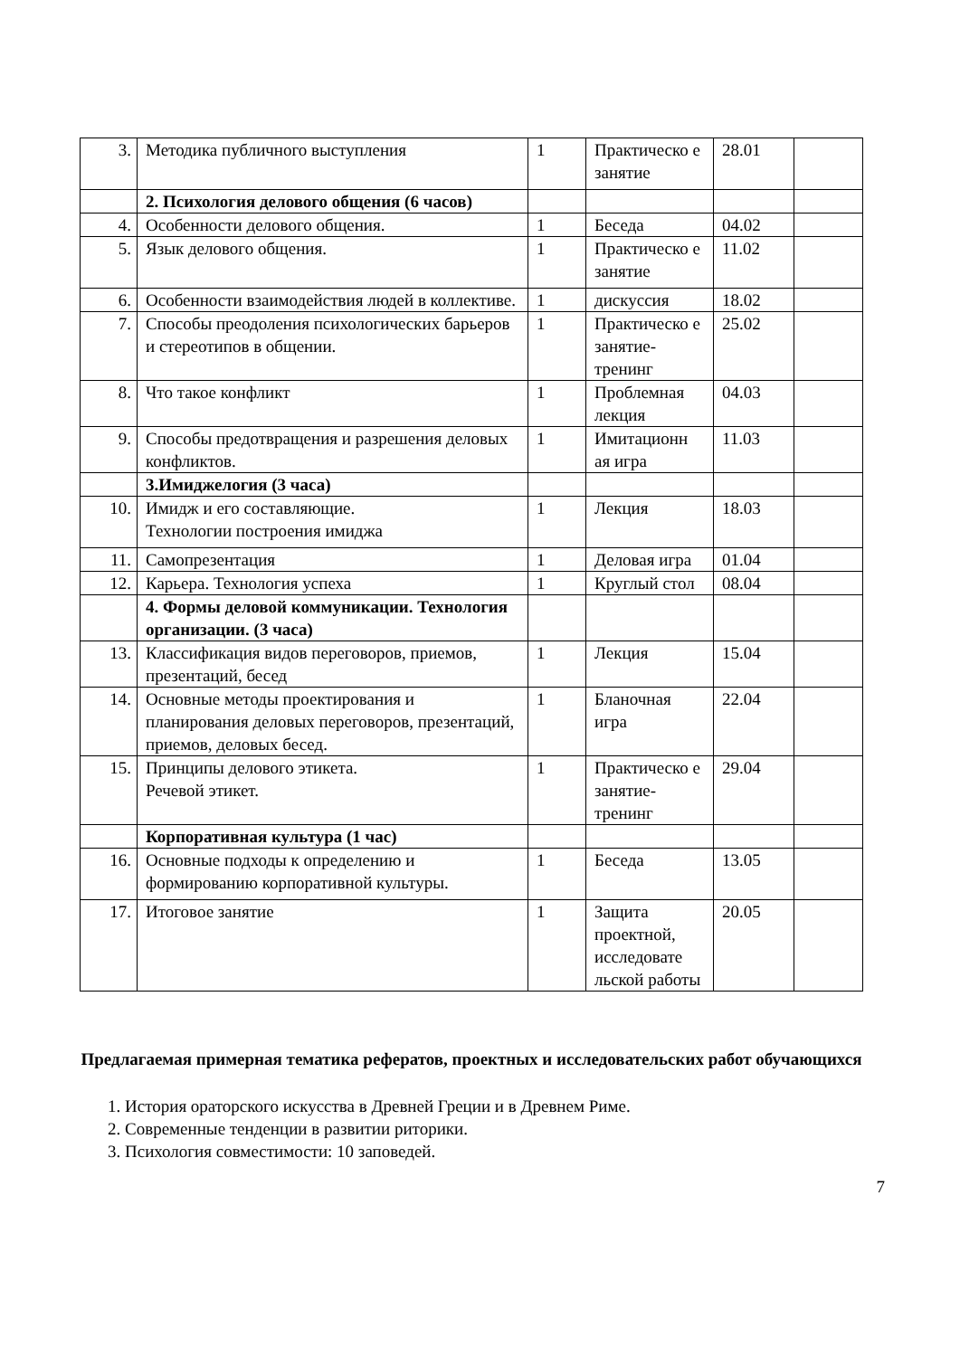| 3. | Методика публичного выступления | 1 | Практическо е занятие | 28.01 | |
| | 2. Психология делового общения (6 часов) | | | | |
| 4. | Особенности делового общения. | 1 | Беседа | 04.02 | |
| 5. | Язык делового общения. | 1 | Практическо е занятие | 11.02 | |
| 6. | Особенности взаимодействия людей в коллективе. | 1 | дискуссия | 18.02 | |
| 7. | Способы преодоления психологических барьеров и стереотипов в общении. | 1 | Практическо е занятие-тренинг | 25.02 | |
| 8. | Что такое конфликт | 1 | Проблемная лекция | 04.03 | |
| 9. | Способы предотвращения и разрешения деловых конфликтов. | 1 | Имитационн ая игра | 11.03 | |
| | 3.Имиджелогия (3 часа) | | | | |
| 10. | Имидж и его составляющие. Технологии построения имиджа | 1 | Лекция | 18.03 | |
| 11. | Самопрезентация | 1 | Деловая игра | 01.04 | |
| 12. | Карьера. Технология успеха | 1 | Круглый стол | 08.04 | |
| | 4. Формы деловой коммуникации. Технология организации. (3 часа) | | | | |
| 13. | Классификация видов переговоров, приемов, презентаций, бесед | 1 | Лекция | 15.04 | |
| 14. | Основные методы проектирования и планирования деловых переговоров, презентаций, приемов, деловых бесед. | 1 | Бланочная игра | 22.04 | |
| 15. | Принципы делового этикета. Речевой этикет. | 1 | Практическо е занятие-тренинг | 29.04 | |
| | Корпоративная культура (1 час) | | | | |
| 16. | Основные подходы к определению и формированию корпоративной культуры. | 1 | Беседа | 13.05 | |
| 17. | Итоговое занятие | 1 | Защита проектной, исследовате льской работы | 20.05 | |
Предлагаемая примерная тематика рефератов, проектных и исследовательских работ обучающихся
1. История ораторского искусства в Древней Греции и в Древнем Риме.
2. Современные тенденции в развитии риторики.
3. Психология совместимости: 10 заповедей.
7